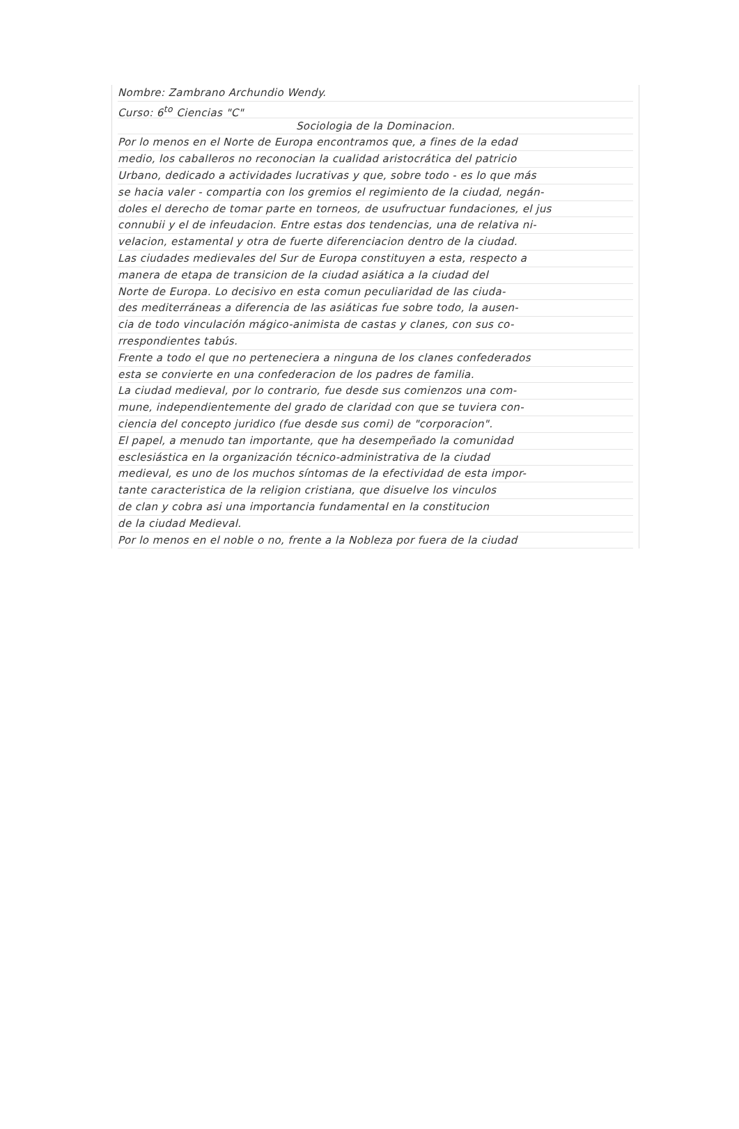Nombre: Zambrano Archundio Wendy.
Curso: 6<sup>to</sup> Ciencias "C"
Sociologia de la Dominacion.
Por lo menos en el Norte de Europa encontramos que, a fines de la edad
medio, los caballeros no reconocian la cualidad aristocrática del patricio
Urbano, dedicado a actividades lucrativas y que, sobre todo - es lo que más
se hacia valer - compartia con los gremios el regimiento de la ciudad, negán-
doles el derecho de tomar parte en torneos, de usufructuar fundaciones, el jus
connubii y el de infeudacion. Entre estas dos tendencias, una de relativa ni-
velacion, estamental y otra de fuerte diferenciacion dentro de la ciudad.
Las ciudades medievales del Sur de Europa constituyen a esta, respecto a
manera de etapa de transicion de la ciudad asiática a la ciudad del
Norte de Europa. Lo decisivo en esta comun peculiaridad de las ciuda-
des mediterráneas a diferencia de las asiáticas fue sobre todo, la ausen-
cia de todo vinculación mágico-animista de castas y clanes, con sus co-
rrespondientes tabús.
Frente a todo el que no perteneciera a ninguna de los clanes confederados
esta se convierte en una confederacion de los padres de familia.
La ciudad medieval, por lo contrario, fue desde sus comienzos una com-
mune, independientemente del grado de claridad con que se tuviera con-
ciencia del concepto juridico (fue desde sus comi) de "corporacion".
El papel, a menudo tan importante, que ha desempeñado la comunidad
esclesiástica en la organización técnico-administrativa de la ciudad
medieval, es uno de los muchos síntomas de la efectividad de esta impor-
tante caracteristica de la religion cristiana, que disuelve los vinculos
de clan y cobra asi una importancia fundamental en la constitucion
de la ciudad Medieval.
Por lo menos en el noble o no, frente a la Nobleza por fuera de la ciudad